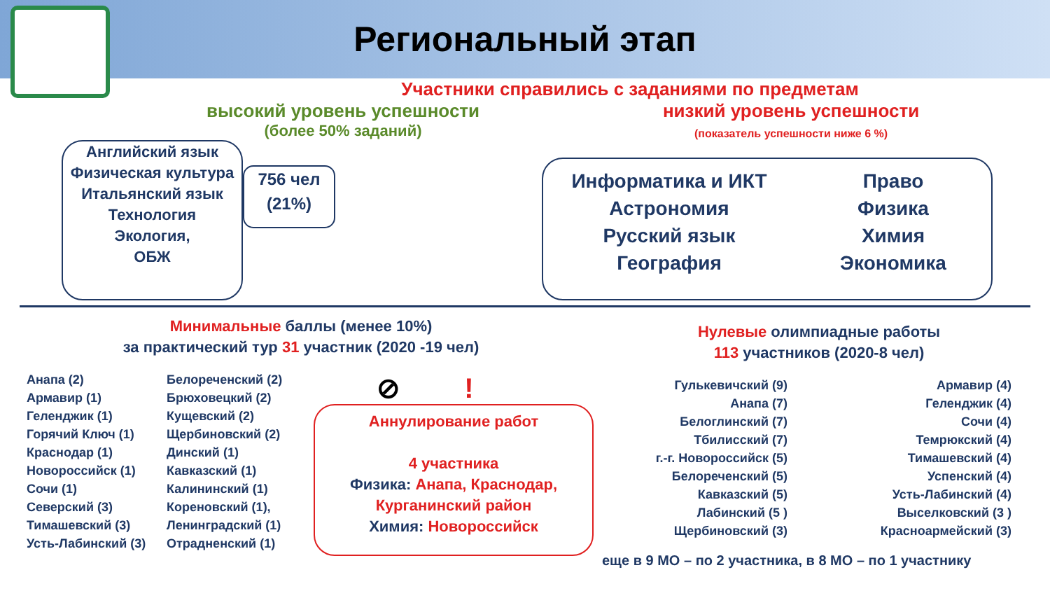Региональный этап
Участники справились с заданиями по предметам
высокий уровень успешности
(более 50% заданий)
низкий уровень успешности
(показатель успешности ниже 6 %)
Английский язык
Физическая культура
Итальянский язык
Технология
Экология,
ОБЖ
756 чел
(21%)
Информатика и ИКТ
Астрономия
Русский язык
География
Право
Физика
Химия
Экономика
Минимальные баллы (менее 10%)
за практический тур 31 участник (2020 -19 чел)
Анапа (2)
Армавир (1)
Геленджик (1)
Горячий Ключ (1)
Краснодар (1)
Новороссийск (1)
Сочи (1)
Северский (3)
Тимашевский (3)
Усть-Лабинский (3)
Белореченский (2)
Брюховецкий (2)
Кущевский (2)
Щербиновский (2)
Динский (1)
Кавказский (1)
Калининский (1)
Кореновский (1),
Ленинградский (1)
Отрадненский (1)
⊘ !
Аннулирование работ
4 участника
Физика: Анапа, Краснодар, Курганинский район
Химия: Новороссийск
Нулевые олимпиадные работы
113 участников (2020-8 чел)
Гулькевичский (9)
Анапа (7)
Белоглинский (7)
Тбилисский (7)
г.-г. Новороссийск (5)
Белореченский (5)
Кавказский (5)
Лабинский (5 )
Щербиновский (3)
Армавир (4)
Геленджик (4)
Сочи (4)
Темрюкский (4)
Тимашевский (4)
Успенский (4)
Усть-Лабинский (4)
Выселковский (3 )
Красноармейский (3)
еще в 9 МО – по 2 участника, в 8 МО – по 1 участнику